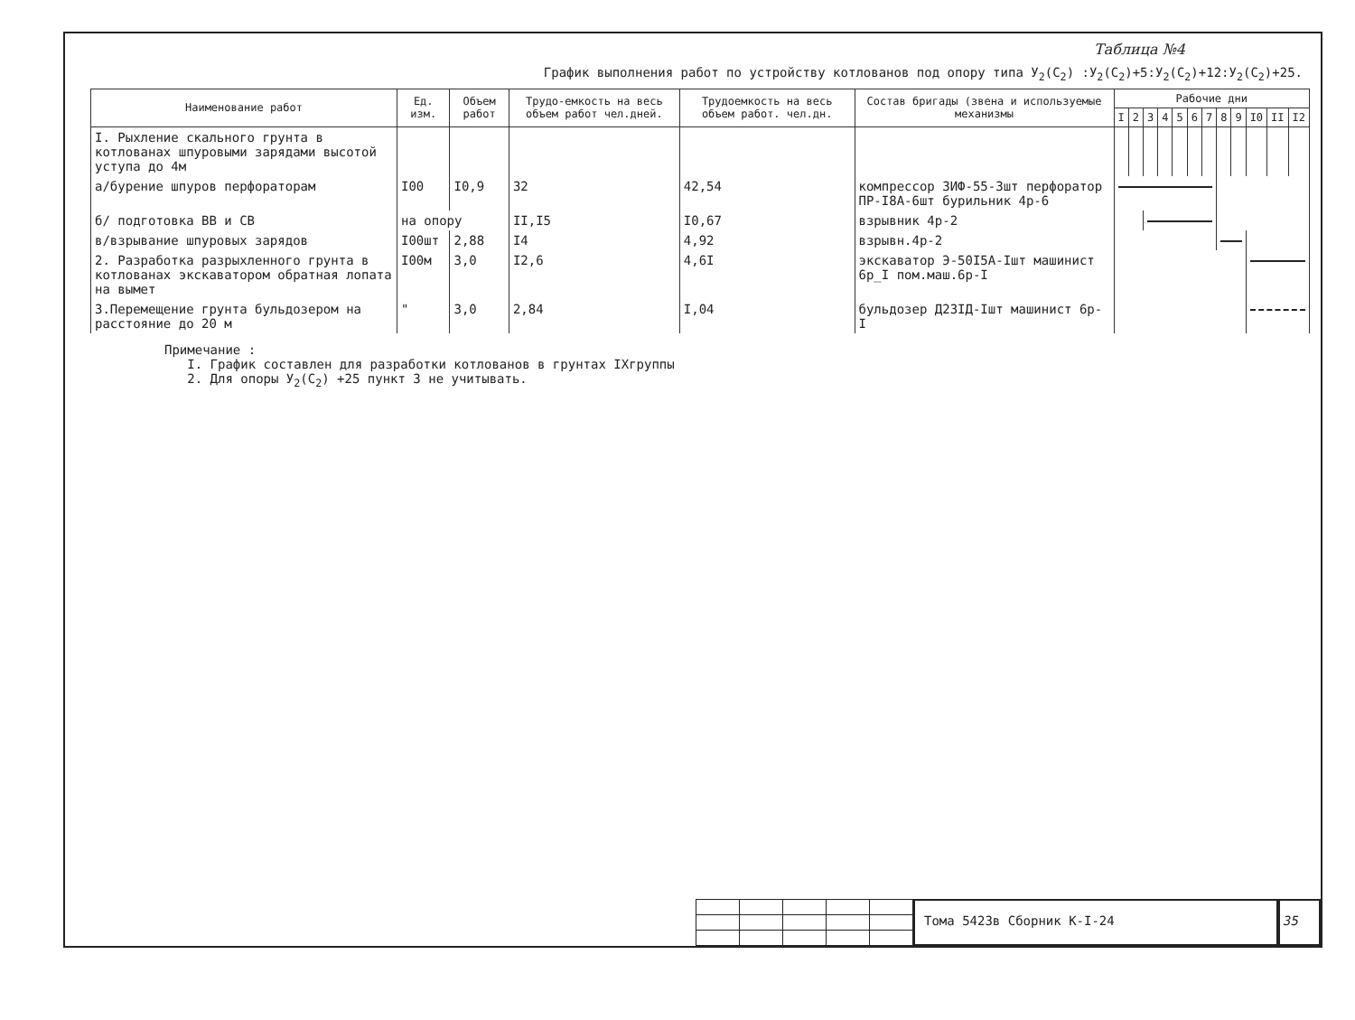Таблица №4
График выполнения работ по устройству котлованов под опору типа У<sub>2</sub>(С<sub>2</sub>) :У<sub>2</sub>(С<sub>2</sub>)+5:У<sub>2</sub>(С<sub>2</sub>)+12:У<sub>2</sub>(С<sub>2</sub>)+25.
| Наименование работ | Ед. изм. | Объем работ | Трудо-емкость на весь объем работ чел.дней. | Трудоемкость на весь объем работ. чел.дн. | Состав бригады (звена и используемые механизмы | Рабочие дни | | | | | | | | | | | |
| --- | --- | --- | --- | --- | --- | --- | --- | --- | --- | --- | --- | --- | --- | --- | --- | --- | --- |
| | | | | | | I | 2 | 3 | 4 | 5 | 6 | 7 | 8 | 9 | I0 | II | I2 |
| I. Рыхление скального грунта в котлованах шпуровыми зарядами высотой уступа до 4м | | | | | | | | | | | | | | | | | |
| а/бурение шпуров перфораторам | I00 | I0,9 | 32 | 42,54 | компрессор ЗИФ-55-3шт перфоратор ПР-I8А-6шт бурильник 4р-6 | | | | | | | | | | | | |
| б/ подготовка ВВ и СВ | на опору | | II,I5 | I0,67 | взрывник 4р-2 | | | | | | | | | | | | |
| в/взрывание шпуровых зарядов | I00шт | 2,88 | I4 | 4,92 | взрывн.4р-2 | | | | | | | | | | | | |
| 2. Разработка разрыхленного грунта в котлованах экскаватором обратная лопата на вымет | I00м | 3,0 | I2,6 | 4,6I | экскаватор Э-50I5А-Iшт машинист 6р_I пом.маш.6р-I | | | | | | | | | | | | |
| 3.Перемещение грунта бульдозером на расстояние до 20 м | " | 3,0 | 2,84 | I,04 | бульдозер Д23IД-Iшт машинист 6р-I | | | | | | | | | | | | |
Примечание :
I. График составлен для разработки котлованов в грунтах IХгруппы
2. Для опоры У<sub>2</sub>(С<sub>2</sub>) +25 пункт 3 не учитывать.
Тома 5423в Сборник К-I-24 35